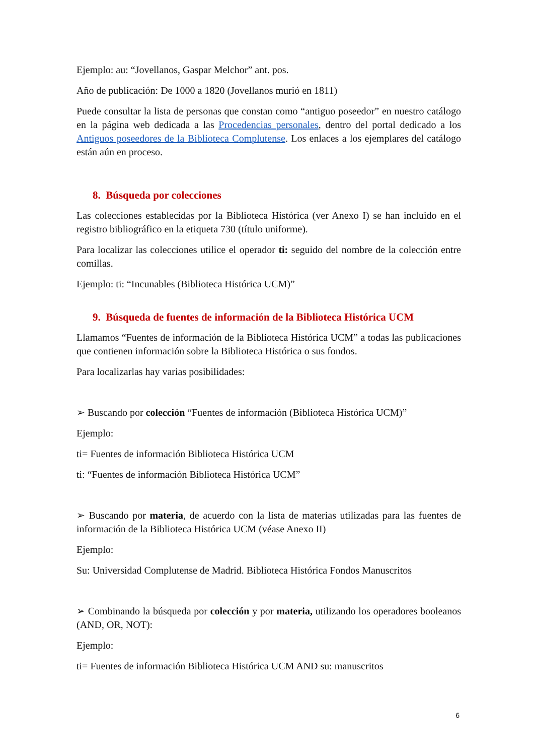Ejemplo: au: “Jovellanos, Gaspar Melchor” ant. pos.
Año de publicación: De 1000 a 1820 (Jovellanos murió en 1811)
Puede consultar la lista de personas que constan como “antiguo poseedor” en nuestro catálogo en la página web dedicada a las Procedencias personales, dentro del portal dedicado a los Antiguos poseedores de la Biblioteca Complutense. Los enlaces a los ejemplares del catálogo están aún en proceso.
8. Búsqueda por colecciones
Las colecciones establecidas por la Biblioteca Histórica (ver Anexo I) se han incluido en el registro bibliográfico en la etiqueta 730 (título uniforme).
Para localizar las colecciones utilice el operador ti: seguido del nombre de la colección entre comillas.
Ejemplo: ti: “Incunables (Biblioteca Histórica UCM)”
9. Búsqueda de fuentes de información de la Biblioteca Histórica UCM
Llamamos “Fuentes de información de la Biblioteca Histórica UCM” a todas las publicaciones que contienen información sobre la Biblioteca Histórica o sus fondos.
Para localizarlas hay varias posibilidades:
➢ Buscando por colección “Fuentes de información (Biblioteca Histórica UCM)”
Ejemplo:
ti= Fuentes de información Biblioteca Histórica UCM
ti: “Fuentes de información Biblioteca Histórica UCM”
➢ Buscando por materia, de acuerdo con la lista de materias utilizadas para las fuentes de información de la Biblioteca Histórica UCM (véase Anexo II)
Ejemplo:
Su: Universidad Complutense de Madrid. Biblioteca Histórica Fondos Manuscritos
➢ Combinando la búsqueda por colección y por materia, utilizando los operadores booleanos (AND, OR, NOT):
Ejemplo:
ti= Fuentes de información Biblioteca Histórica UCM AND su: manuscritos
6